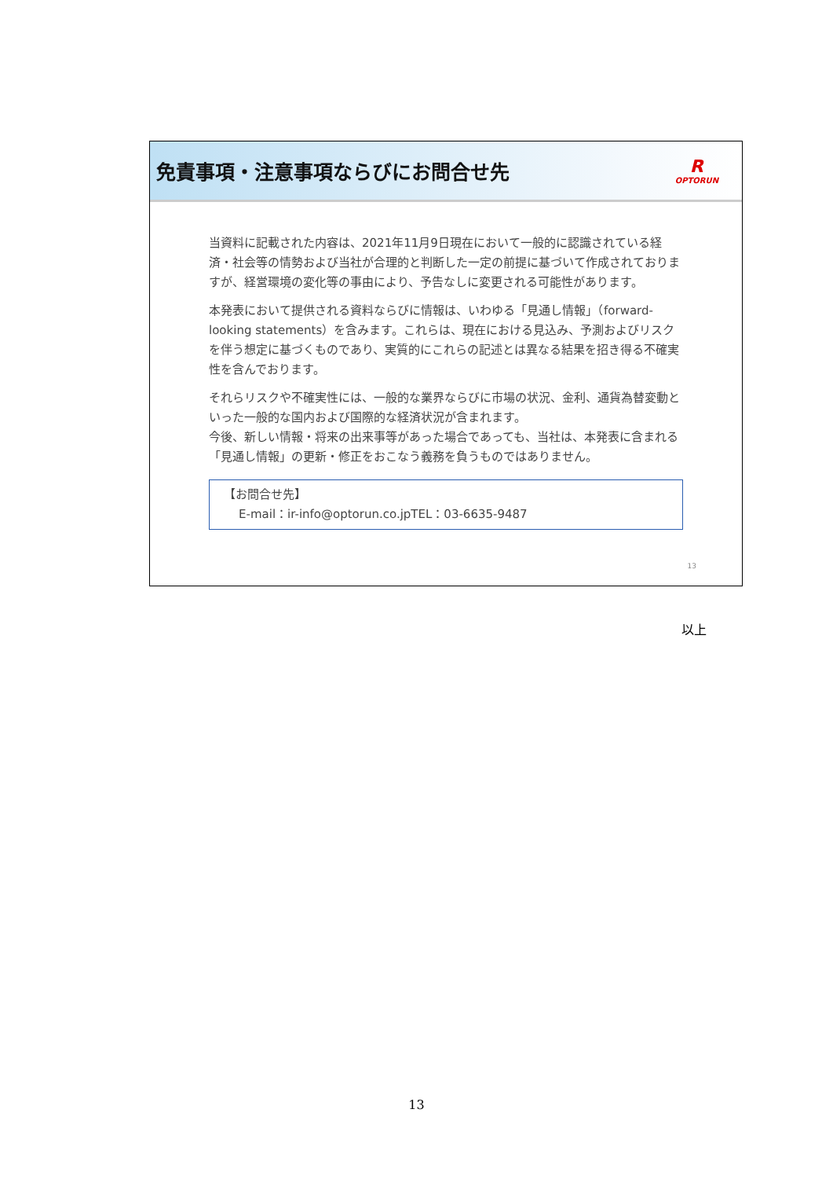免責事項・注意事項ならびにお問合せ先 R
OPTORUN
当資料に記載された内容は、2021年11月9日現在において一般的に認識されている経済・社会等の情勢および当社が合理的と判断した一定の前提に基づいて作成されておりますが、経営環境の変化等の事由により、予告なしに変更される可能性があります。
本発表において提供される資料ならびに情報は、いわゆる「見通し情報」（forward-looking statements）を含みます。これらは、現在における見込み、予測およびリスクを伴う想定に基づくものであり、実質的にこれらの記述とは異なる結果を招き得る不確実性を含んでおります。
それらリスクや不確実性には、一般的な業界ならびに市場の状況、金利、通貨為替変動といった一般的な国内および国際的な経済状況が含まれます。
今後、新しい情報・将来の出来事等があった場合であっても、当社は、本発表に含まれる「見通し情報」の更新・修正をおこなう義務を負うものではありません。
【お問合せ先】
E-mail：ir-info@optorun.co.jpTEL：03-6635-9487
13
以上
13